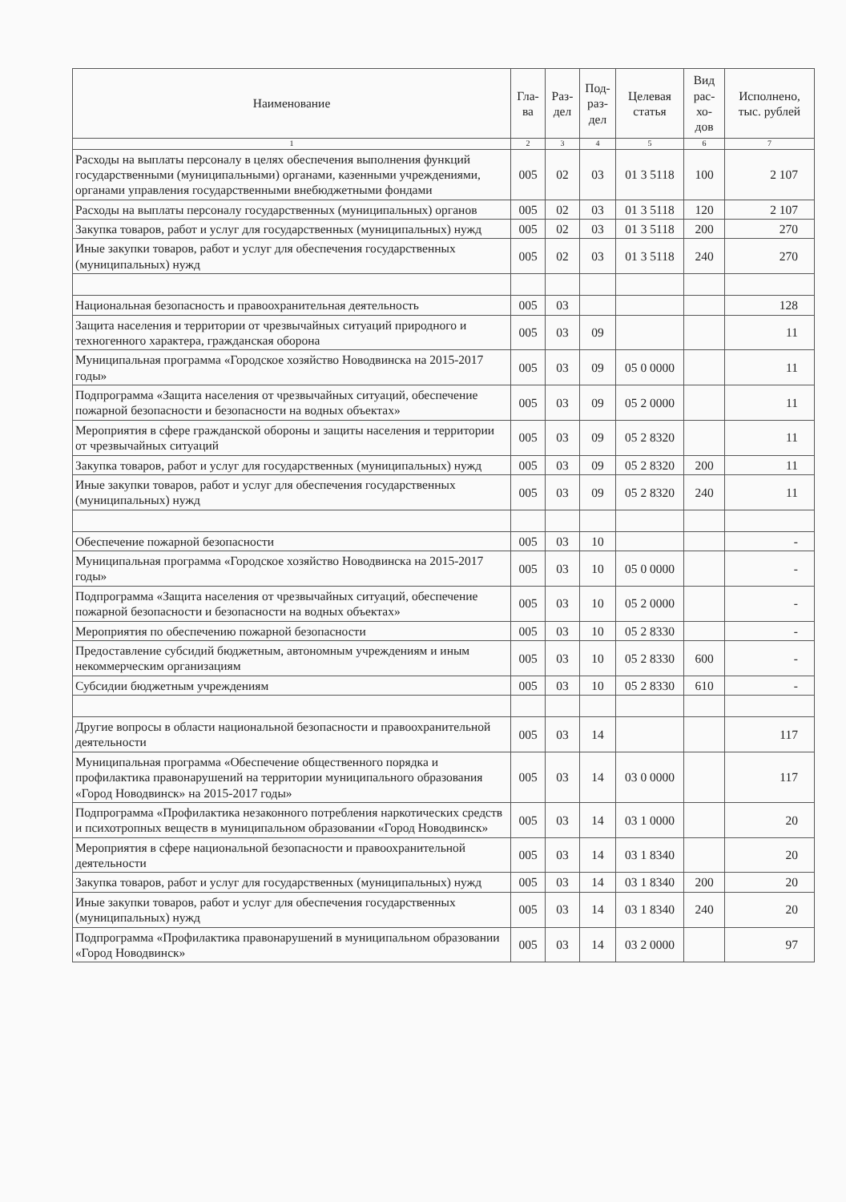| Наименование | Гла- ва | Раз- дел | Под- раз- дел | Целевая статья | Вид рас- хо- дов | Исполнено, тыс. рублей |
| --- | --- | --- | --- | --- | --- | --- |
| 1 | 2 | 3 | 4 | 5 | 6 | 7 |
| Расходы на выплаты персоналу в целях обеспечения выполнения функций государственными (муниципальными) органами, казенными учреждениями, органами управления государственными внебюджетными фондами | 005 | 02 | 03 | 01 3 5118 | 100 | 2 107 |
| Расходы на выплаты персоналу государственных (муниципальных) органов | 005 | 02 | 03 | 01 3 5118 | 120 | 2 107 |
| Закупка товаров, работ и услуг для государственных (муниципальных) нужд | 005 | 02 | 03 | 01 3 5118 | 200 | 270 |
| Иные закупки товаров, работ и услуг для обеспечения государственных (муниципальных) нужд | 005 | 02 | 03 | 01 3 5118 | 240 | 270 |
| Национальная безопасность и правоохранительная деятельность | 005 | 03 | | | | 128 |
| Защита населения и территории от чрезвычайных ситуаций природного и техногенного характера, гражданская оборона | 005 | 03 | 09 | | | 11 |
| Муниципальная программа «Городское хозяйство Новодвинска на 2015-2017 годы» | 005 | 03 | 09 | 05 0 0000 | | 11 |
| Подпрограмма «Защита населения от чрезвычайных ситуаций, обеспечение пожарной безопасности и безопасности на водных объектах» | 005 | 03 | 09 | 05 2 0000 | | 11 |
| Мероприятия в сфере гражданской обороны и защиты населения и территории от чрезвычайных ситуаций | 005 | 03 | 09 | 05 2 8320 | | 11 |
| Закупка товаров, работ и услуг для государственных (муниципальных) нужд | 005 | 03 | 09 | 05 2 8320 | 200 | 11 |
| Иные закупки товаров, работ и услуг для обеспечения государственных (муниципальных) нужд | 005 | 03 | 09 | 05 2 8320 | 240 | 11 |
| Обеспечение пожарной безопасности | 005 | 03 | 10 | | | - |
| Муниципальная программа «Городское хозяйство Новодвинска на 2015-2017 годы» | 005 | 03 | 10 | 05 0 0000 | | - |
| Подпрограмма «Защита населения от чрезвычайных ситуаций, обеспечение пожарной безопасности и безопасности на водных объектах» | 005 | 03 | 10 | 05 2 0000 | | - |
| Мероприятия по обеспечению пожарной безопасности | 005 | 03 | 10 | 05 2 8330 | | - |
| Предоставление субсидий бюджетным, автономным учреждениям и иным некоммерческим организациям | 005 | 03 | 10 | 05 2 8330 | 600 | - |
| Субсидии бюджетным учреждениям | 005 | 03 | 10 | 05 2 8330 | 610 | - |
| Другие вопросы в области национальной безопасности и правоохранительной деятельности | 005 | 03 | 14 | | | 117 |
| Муниципальная программа «Обеспечение общественного порядка и профилактика правонарушений на территории муниципального образования «Город Новодвинск» на 2015-2017 годы» | 005 | 03 | 14 | 03 0 0000 | | 117 |
| Подпрограмма «Профилактика незаконного потребления наркотических средств и психотропных веществ в муниципальном образовании «Город Новодвинск» | 005 | 03 | 14 | 03 1 0000 | | 20 |
| Мероприятия в сфере национальной безопасности и правоохранительной деятельности | 005 | 03 | 14 | 03 1 8340 | | 20 |
| Закупка товаров, работ и услуг для государственных (муниципальных) нужд | 005 | 03 | 14 | 03 1 8340 | 200 | 20 |
| Иные закупки товаров, работ и услуг для обеспечения государственных (муниципальных) нужд | 005 | 03 | 14 | 03 1 8340 | 240 | 20 |
| Подпрограмма «Профилактика правонарушений в муниципальном образовании «Город Новодвинск» | 005 | 03 | 14 | 03 2 0000 | | 97 |